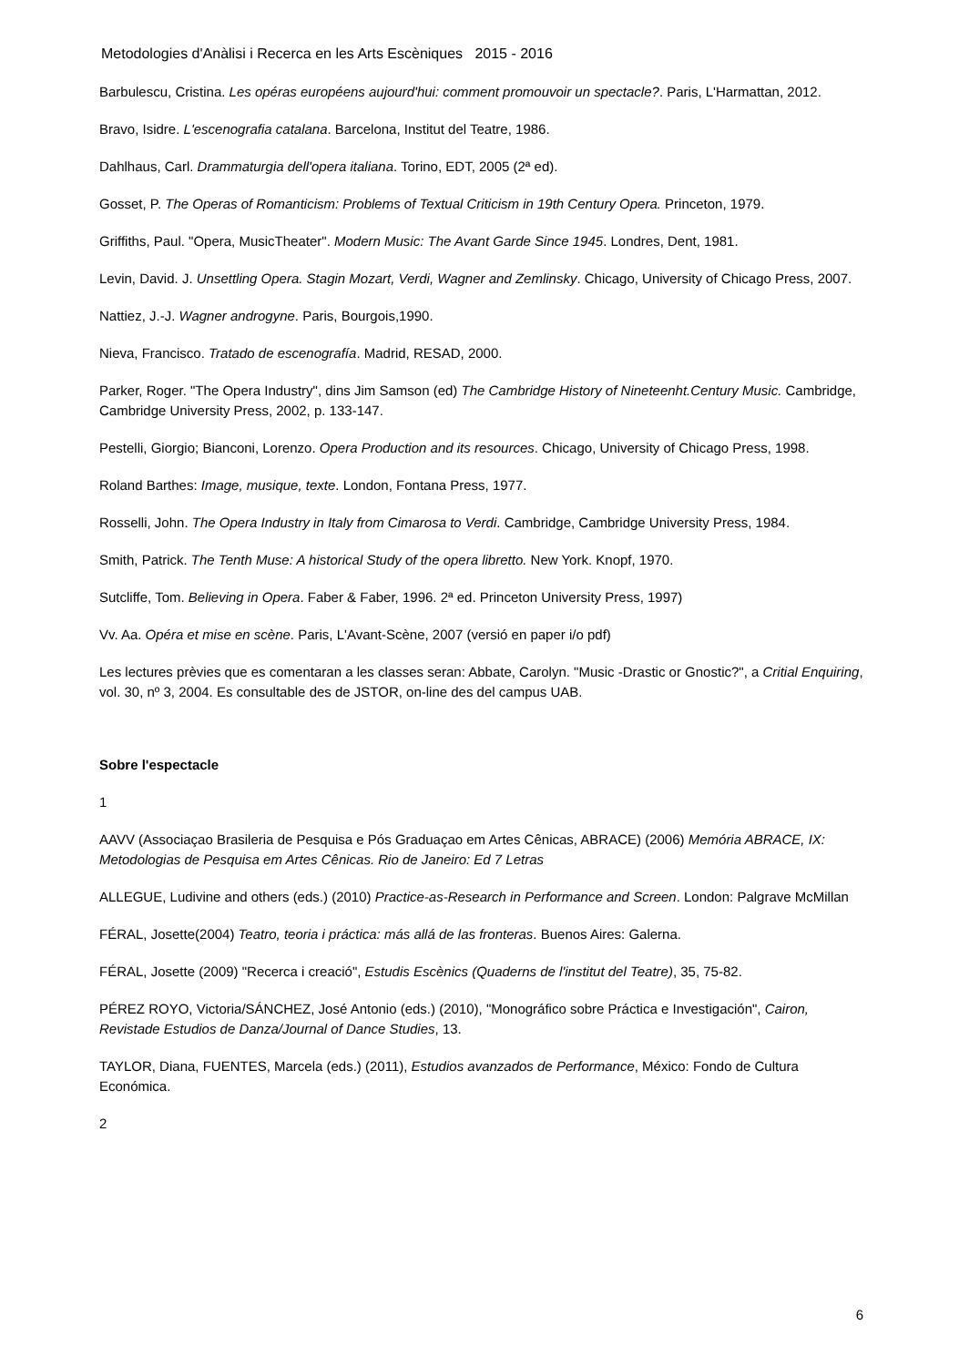Metodologies d'Anàlisi i Recerca en les Arts Escèniques 2015 - 2016
Barbulescu, Cristina. Les opéras européens aujourd'hui: comment promouvoir un spectacle?. Paris, L'Harmattan, 2012.
Bravo, Isidre. L'escenografia catalana. Barcelona, Institut del Teatre, 1986.
Dahlhaus, Carl. Drammaturgia dell'opera italiana. Torino, EDT, 2005 (2ª ed).
Gosset, P. The Operas of Romanticism: Problems of Textual Criticism in 19th Century Opera. Princeton, 1979.
Griffiths, Paul. "Opera, MusicTheater". Modern Music: The Avant Garde Since 1945. Londres, Dent, 1981.
Levin, David. J. Unsettling Opera. Stagin Mozart, Verdi, Wagner and Zemlinsky. Chicago, University of Chicago Press, 2007.
Nattiez, J.-J. Wagner androgyne. Paris, Bourgois,1990.
Nieva, Francisco. Tratado de escenografía. Madrid, RESAD, 2000.
Parker, Roger. "The Opera Industry", dins Jim Samson (ed) The Cambridge History of Nineteenht.Century Music. Cambridge, Cambridge University Press, 2002, p. 133-147.
Pestelli, Giorgio; Bianconi, Lorenzo. Opera Production and its resources. Chicago, University of Chicago Press, 1998.
Roland Barthes: Image, musique, texte. London, Fontana Press, 1977.
Rosselli, John. The Opera Industry in Italy from Cimarosa to Verdi. Cambridge, Cambridge University Press, 1984.
Smith, Patrick. The Tenth Muse: A historical Study of the opera libretto. New York. Knopf, 1970.
Sutcliffe, Tom. Believing in Opera. Faber & Faber, 1996. 2ª ed. Princeton University Press, 1997)
Vv. Aa. Opéra et mise en scène. Paris, L'Avant-Scène, 2007 (versió en paper i/o pdf)
Les lectures prèvies que es comentaran a les classes seran: Abbate, Carolyn. "Music -Drastic or Gnostic?", a Critial Enquiring, vol. 30, nº 3, 2004. Es consultable des de JSTOR, on-line des del campus UAB.
Sobre l'espectacle
1
AAVV (Associaçao Brasileria de Pesquisa e Pós Graduaçao em Artes Cênicas, ABRACE) (2006) Memória ABRACE, IX: Metodologias de Pesquisa em Artes Cênicas. Rio de Janeiro: Ed 7 Letras
ALLEGUE, Ludivine and others (eds.) (2010) Practice-as-Research in Performance and Screen. London: Palgrave McMillan
FÉRAL, Josette(2004) Teatro, teoria i práctica: más allá de las fronteras. Buenos Aires: Galerna.
FÉRAL, Josette (2009) "Recerca i creació", Estudis Escènics (Quaderns de l'institut del Teatre), 35, 75-82.
PÉREZ ROYO, Victoria/SÁNCHEZ, José Antonio (eds.) (2010), "Monográfico sobre Práctica e Investigación", Cairon, Revistade Estudios de Danza/Journal of Dance Studies, 13.
TAYLOR, Diana, FUENTES, Marcela (eds.) (2011), Estudios avanzados de Performance, México: Fondo de Cultura Económica.
2
6